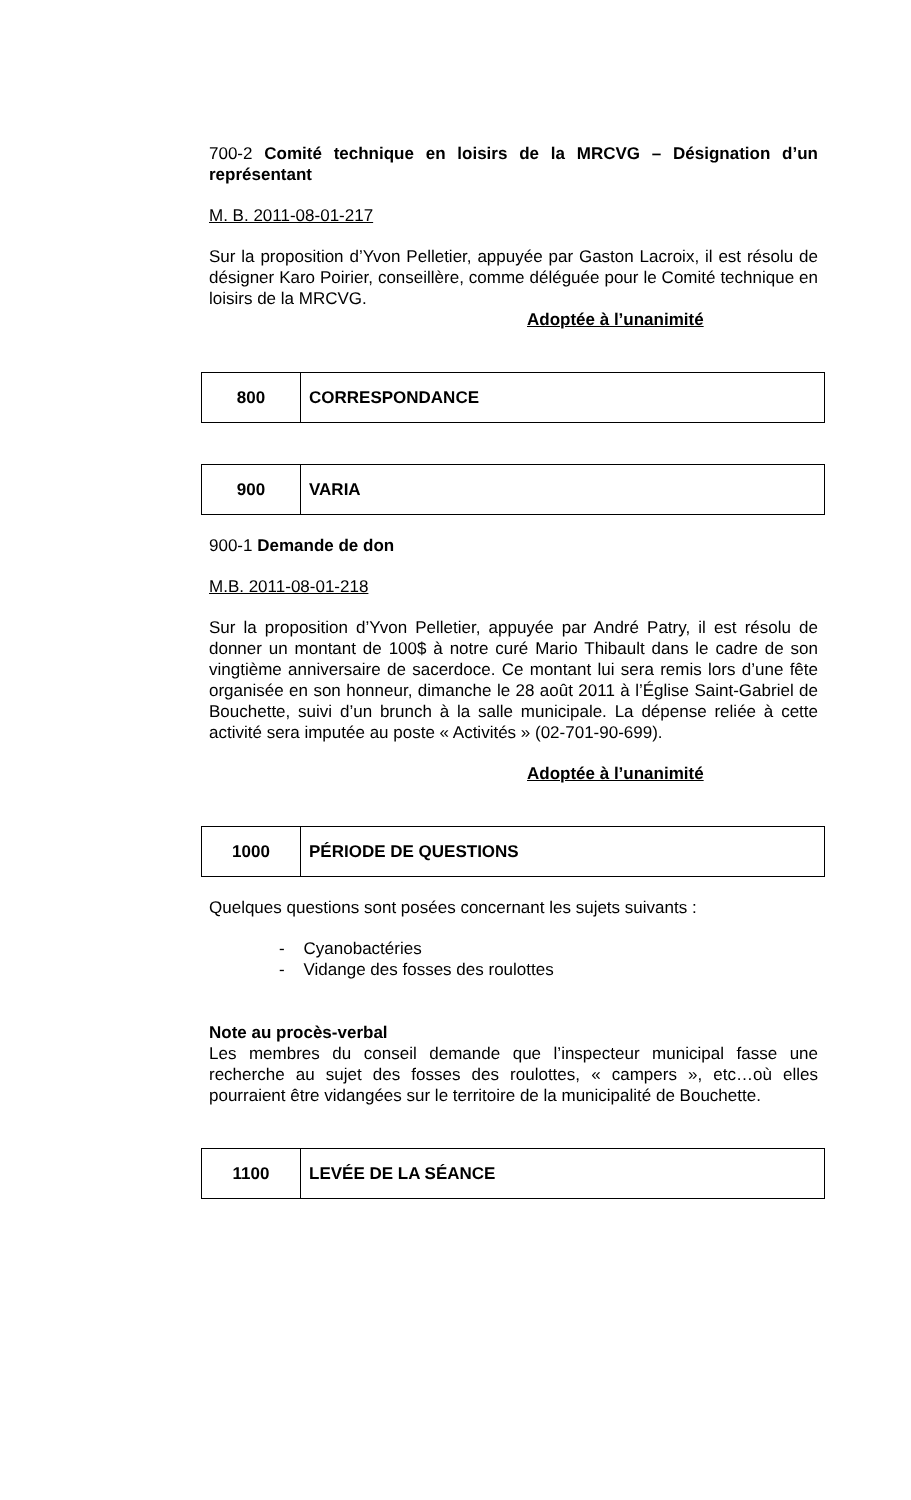700-2 Comité technique en loisirs de la MRCVG – Désignation d’un représentant
M. B. 2011-08-01-217
Sur la proposition d’Yvon Pelletier, appuyée par Gaston Lacroix, il est résolu de désigner Karo Poirier, conseillère, comme déléguée pour le Comité technique en loisirs de la MRCVG.
Adoptée à l’unanimité
| 800 | CORRESPONDANCE |
| 900 | VARIA |
900-1 Demande de don
M.B. 2011-08-01-218
Sur la proposition d’Yvon Pelletier, appuyée par André Patry, il est résolu de donner un montant de 100$ à notre curé Mario Thibault dans le cadre de son vingtième anniversaire de sacerdoce. Ce montant lui sera remis lors d’une fête organisée en son honneur, dimanche le 28 août 2011 à l’Église Saint-Gabriel de Bouchette, suivi d’un brunch à la salle municipale. La dépense reliée à cette activité sera imputée au poste « Activités » (02-701-90-699).
Adoptée à l’unanimité
| 1000 | PÉRIODE DE QUESTIONS |
Quelques questions sont posées concernant les sujets suivants :
- Cyanobactéries
- Vidange des fosses des roulottes
Note au procès-verbal
Les membres du conseil demande que l’inspecteur municipal fasse une recherche au sujet des fosses des roulottes, « campers », etc…où elles pourraient être vidangées sur le territoire de la municipalité de Bouchette.
| 1100 | LEVÉE DE LA SÉANCE |